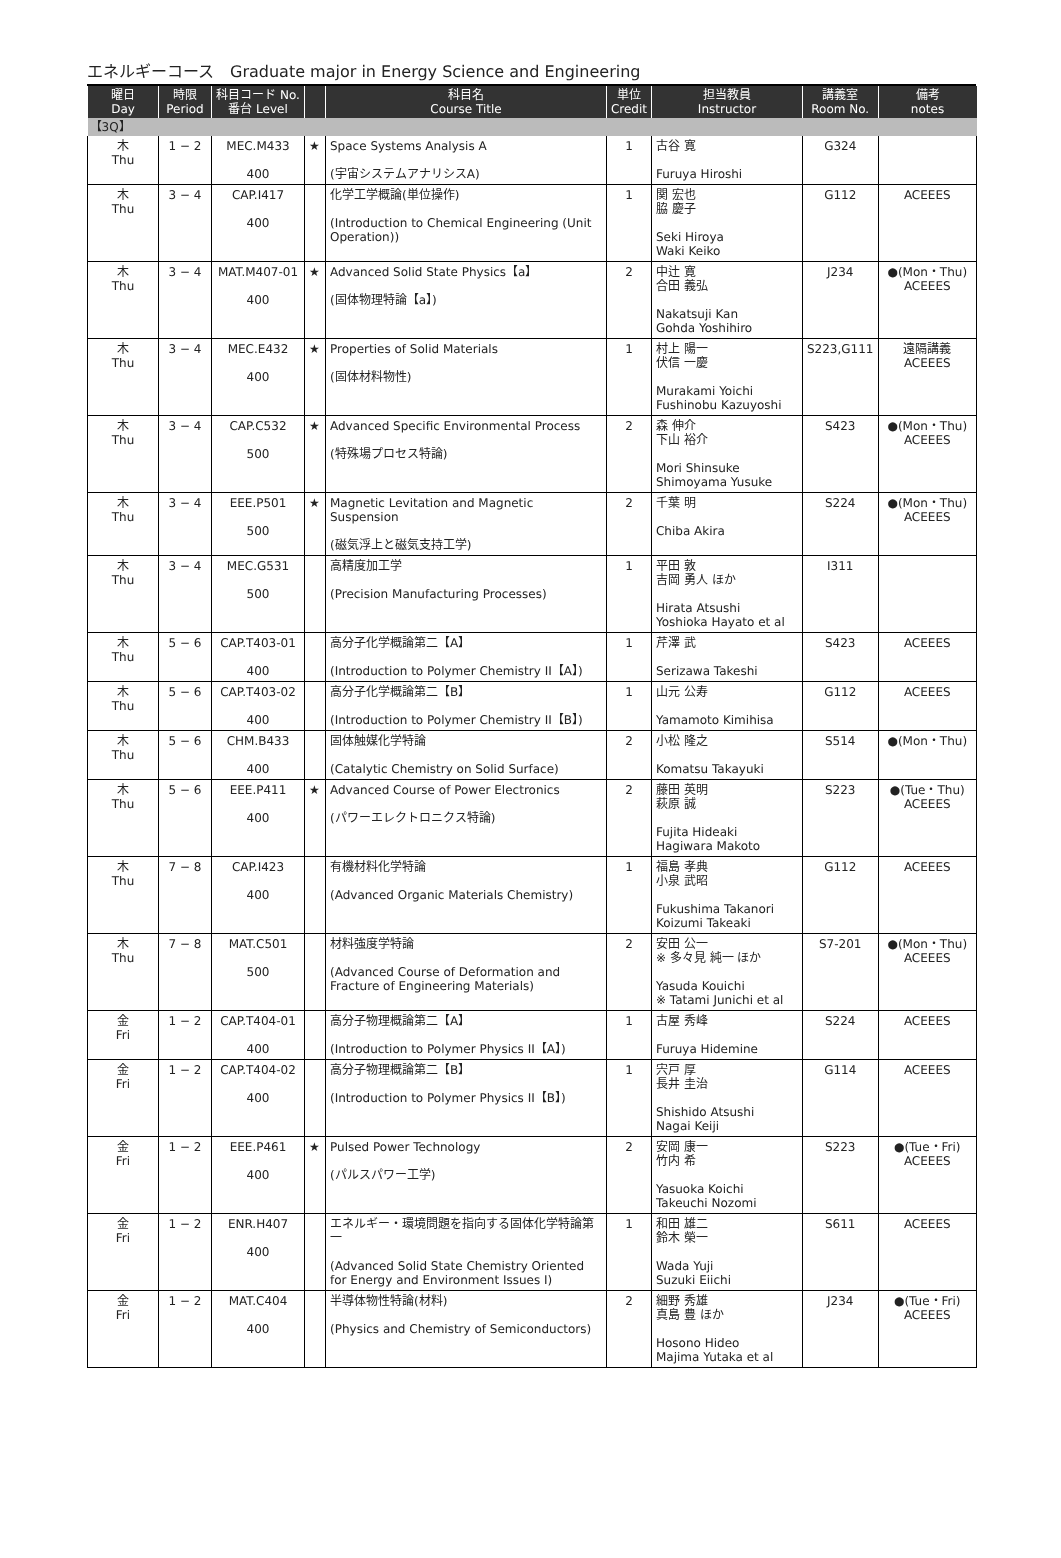エネルギーコース　Graduate major in Energy Science and Engineering
| 曜日 Day | 時限 Period | 科目コード No. 番台 Level | | 科目名 Course Title | 単位 Credit | 担当教員 Instructor | 講義室 Room No. | 備考 notes |
| --- | --- | --- | --- | --- | --- | --- | --- | --- |
| 【3Q】 | | | | | | | | |
| 木 Thu | 1 − 2 | MEC.M433 400 | ★ | Space Systems Analysis A (宇宙システムアナリシスA) | 1 | 古谷 寛 Furuya Hiroshi | G324 | |
| 木 Thu | 3 − 4 | CAP.I417 400 | | 化学工学概論(単位操作) (Introduction to Chemical Engineering (Unit Operation)) | 1 | 関 宏也 脇 慶子 Seki Hiroya Waki Keiko | G112 | ACEEES |
| 木 Thu | 3 − 4 | MAT.M407-01 400 | ★ | Advanced Solid State Physics【a】 (固体物理特論【a】) | 2 | 中辻 寛 合田 義弘 Nakatsuji Kan Gohda Yoshihiro | J234 | ●(Mon・Thu) ACEEES |
| 木 Thu | 3 − 4 | MEC.E432 400 | ★ | Properties of Solid Materials (固体材料物性) | 1 | 村上 陽一 伏信 一慶 Murakami Yoichi Fushinobu Kazuyoshi | S223,G111 | 遠隔講義 ACEEES |
| 木 Thu | 3 − 4 | CAP.C532 500 | ★ | Advanced Specific Environmental Process (特殊場プロセス特論) | 2 | 森 伸介 下山 裕介 Mori Shinsuke Shimoyama Yusuke | S423 | ●(Mon・Thu) ACEEES |
| 木 Thu | 3 − 4 | EEE.P501 500 | ★ | Magnetic Levitation and Magnetic Suspension (磁気浮上と磁気支持工学) | 2 | 千葉 明 Chiba Akira | S224 | ●(Mon・Thu) ACEEES |
| 木 Thu | 3 − 4 | MEC.G531 500 | | 高精度加工学 (Precision Manufacturing Processes) | 1 | 平田 敦 吉岡 勇人 ほか Hirata Atsushi Yoshioka Hayato et al | I311 | |
| 木 Thu | 5 − 6 | CAP.T403-01 400 | | 高分子化学概論第二【A】 (Introduction to Polymer Chemistry II【A】) | 1 | 芹澤 武 Serizawa Takeshi | S423 | ACEEES |
| 木 Thu | 5 − 6 | CAP.T403-02 400 | | 高分子化学概論第二【B】 (Introduction to Polymer Chemistry II【B】) | 1 | 山元 公寿 Yamamoto Kimihisa | G112 | ACEEES |
| 木 Thu | 5 − 6 | CHM.B433 400 | | 固体触媒化学特論 (Catalytic Chemistry on Solid Surface) | 2 | 小松 隆之 Komatsu Takayuki | S514 | ●(Mon・Thu) |
| 木 Thu | 5 − 6 | EEE.P411 400 | ★ | Advanced Course of Power Electronics (パワーエレクトロニクス特論) | 2 | 藤田 英明 萩原 誠 Fujita Hideaki Hagiwara Makoto | S223 | ●(Tue・Thu) ACEEES |
| 木 Thu | 7 − 8 | CAP.I423 400 | | 有機材料化学特論 (Advanced Organic Materials Chemistry) | 1 | 福島 孝典 小泉 武昭 Fukushima Takanori Koizumi Takeaki | G112 | ACEEES |
| 木 Thu | 7 − 8 | MAT.C501 500 | | 材料強度学特論 (Advanced Course of Deformation and Fracture of Engineering Materials) | 2 | 安田 公一 ※ 多々見 純一 ほか Yasuda Kouichi ※ Tatami Junichi et al | S7-201 | ●(Mon・Thu) ACEEES |
| 金 Fri | 1 − 2 | CAP.T404-01 400 | | 高分子物理概論第二【A】 (Introduction to Polymer Physics II【A】) | 1 | 古屋 秀峰 Furuya Hidemine | S224 | ACEEES |
| 金 Fri | 1 − 2 | CAP.T404-02 400 | | 高分子物理概論第二【B】 (Introduction to Polymer Physics II【B】) | 1 | 宍戸 厚 長井 圭治 Shishido Atsushi Nagai Keiji | G114 | ACEEES |
| 金 Fri | 1 − 2 | EEE.P461 400 | ★ | Pulsed Power Technology (パルスパワー工学) | 2 | 安岡 康一 竹内 希 Yasuoka Koichi Takeuchi Nozomi | S223 | ●(Tue・Fri) ACEEES |
| 金 Fri | 1 − 2 | ENR.H407 400 | | エネルギー・環境問題を指向する固体化学特論第一 (Advanced Solid State Chemistry Oriented for Energy and Environment Issues I) | 1 | 和田 雄二 鈴木 榮一 Wada Yuji Suzuki Eiichi | S611 | ACEEES |
| 金 Fri | 1 − 2 | MAT.C404 400 | | 半導体物性特論(材料) (Physics and Chemistry of Semiconductors) | 2 | 細野 秀雄 真島 豊 ほか Hosono Hideo Majima Yutaka et al | J234 | ●(Tue・Fri) ACEEES |